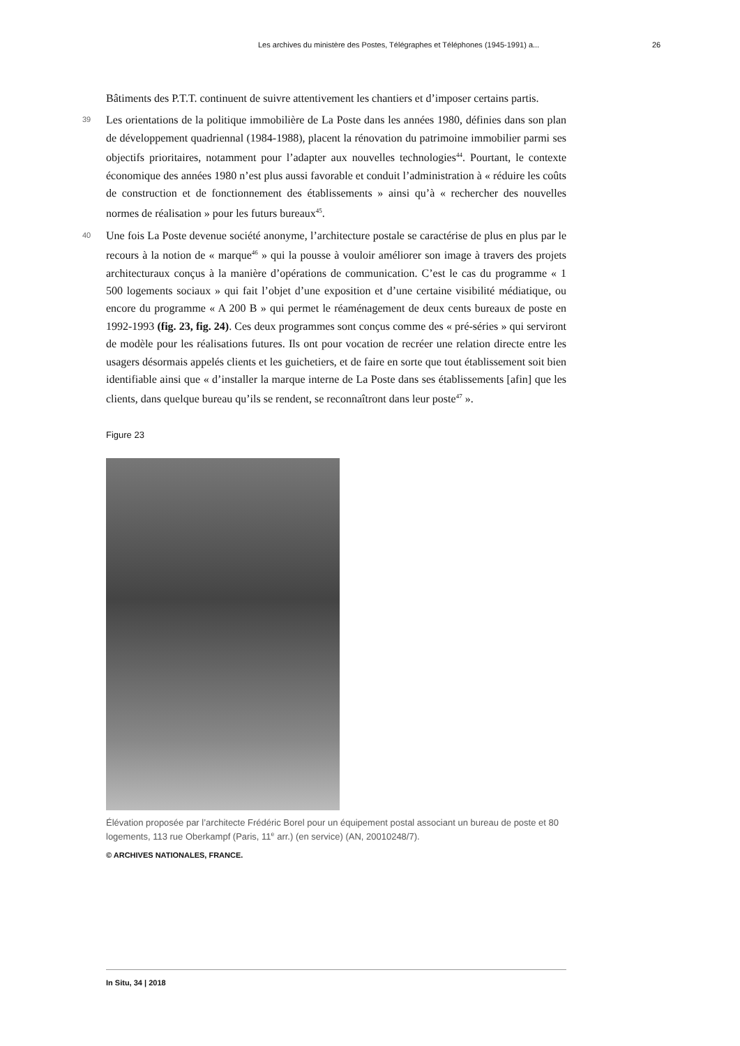Les archives du ministère des Postes, Télégraphes et Téléphones (1945-1991) a... 26
Bâtiments des P.T.T. continuent de suivre attentivement les chantiers et d’imposer certains partis.
39 Les orientations de la politique immobilière de La Poste dans les années 1980, définies dans son plan de développement quadriennal (1984-1988), placent la rénovation du patrimoine immobilier parmi ses objectifs prioritaires, notamment pour l’adapter aux nouvelles technologies<sup>44</sup>. Pourtant, le contexte économique des années 1980 n’est plus aussi favorable et conduit l’administration à « réduire les coûts de construction et de fonctionnement des établissements » ainsi qu’à « rechercher des nouvelles normes de réalisation » pour les futurs bureaux<sup>45</sup>.
40 Une fois La Poste devenue société anonyme, l’architecture postale se caractérise de plus en plus par le recours à la notion de « marque<sup>46</sup> » qui la pousse à vouloir améliorer son image à travers des projets architecturaux conçus à la manière d’opérations de communication. C’est le cas du programme « 1 500 logements sociaux » qui fait l’objet d’une exposition et d’une certaine visibilité médiatique, ou encore du programme « A 200 B » qui permet le réaménagement de deux cents bureaux de poste en 1992-1993 (fig. 23, fig. 24). Ces deux programmes sont conçus comme des « pré-séries » qui serviront de modèle pour les réalisations futures. Ils ont pour vocation de recréer une relation directe entre les usagers désormais appelés clients et les guichetiers, et de faire en sorte que tout établissement soit bien identifiable ainsi que « d’installer la marque interne de La Poste dans ses établissements [afin] que les clients, dans quelque bureau qu’ils se rendent, se reconnaîtront dans leur poste<sup>47</sup> ».
Figure 23
Élévation proposée par l’architecte Frédéric Borel pour un équipement postal associant un bureau de poste et 80 logements, 113 rue Oberkampf (Paris, 11<sup>e</sup> arr.) (en service) (AN, 20010248/7).
© ARCHIVES NATIONALES, FRANCE.
In Situ, 34 | 2018